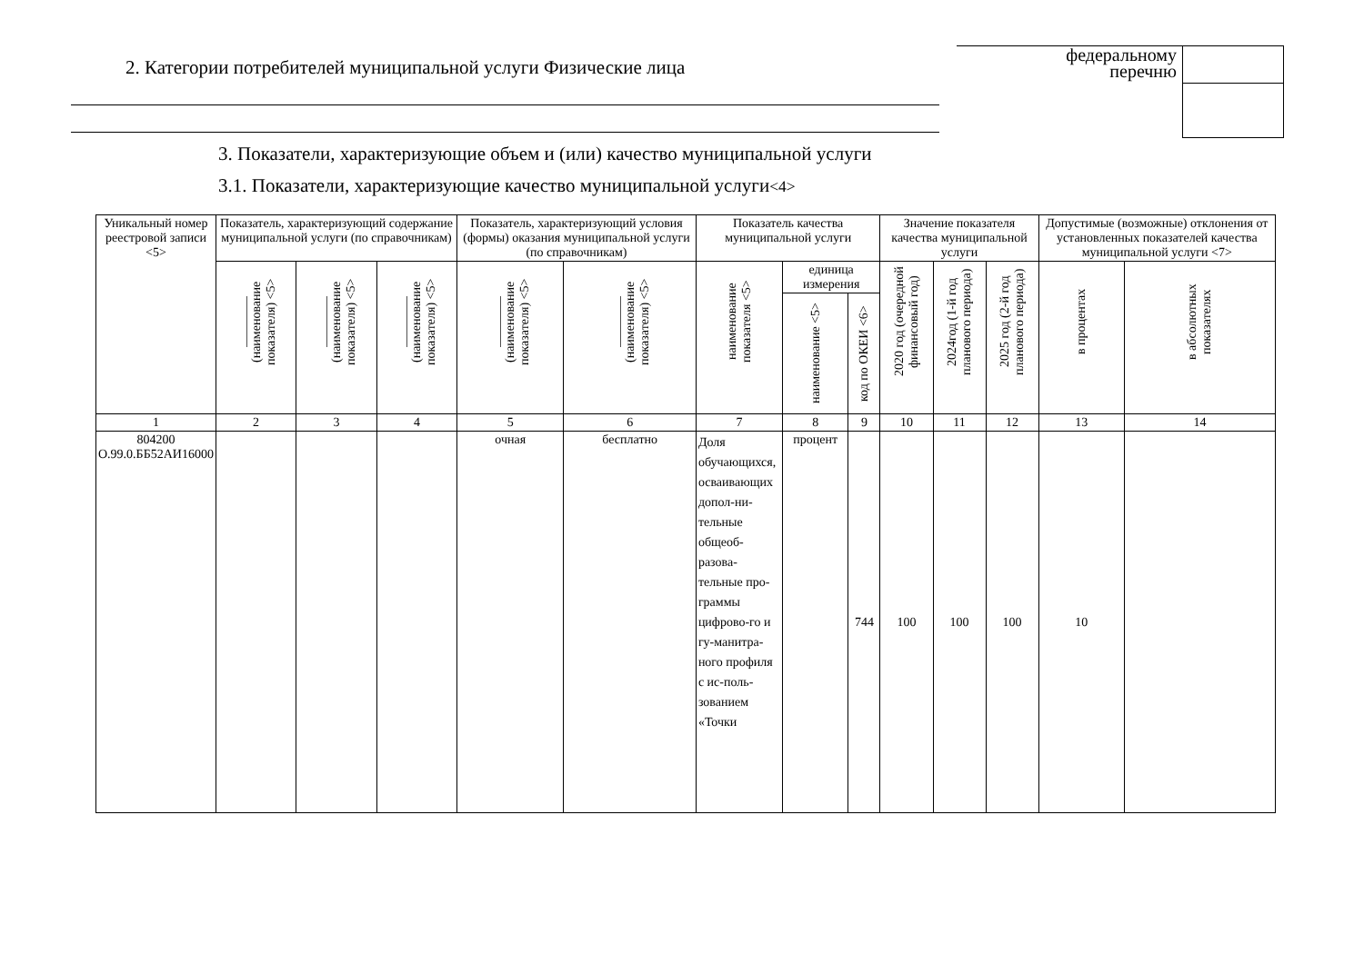2. Категории потребителей муниципальной услуги Физические лица
федеральному
перечню
3. Показатели, характеризующие объем и (или) качество муниципальной услуги
3.1. Показатели, характеризующие качество муниципальной услуги<4>
| Уникальный номер реестровой записи <5> | Показатель, характеризующий содержание муниципальной услуги (по справочникам) | | | Показатель, характеризующий условия (формы) оказания муниципальной услуги (по справочникам) | | Показатель качества муниципальной услуги | | | Значение показателя качества муниципальной услуги | | | Допустимые (возможные) отклонения от установленных показателей качества муниципальной услуги <7> | |
| --- | --- | --- | --- | --- | --- | --- | --- | --- | --- | --- | --- | --- | --- |
| | ________ (наименование показателя) <5> | ________ (наименование показателя) <5> | ________ (наименование показателя) <5> | ________ (наименование показателя) <5> | ________ (наименование показателя) <5> | наименование показателя <5> | единица измерения | | 2020 год (очередной финансовый год) | 2024год (1-й год планового периода) | 2025 год (2-й год планового периода) | в процентах | в абсолютных показателях |
| | | | | | | | наименование <5> | код по ОКЕИ <6> | | | | | |
| 1 | 2 | 3 | 4 | 5 | 6 | 7 | 8 | 9 | 10 | 11 | 12 | 13 | 14 |
| 804200 О.99.0.ББ52АИ16000 | | | | очная | бесплатно | Доля обучающихся, осваивающих допол-ни-тельные общеоб-разова-тельные про-граммы цифрово-го и гу-манитра-ного профиля с ис-поль-зованием «Точки | процент | 744 | 100 | 100 | 100 | 10 | |